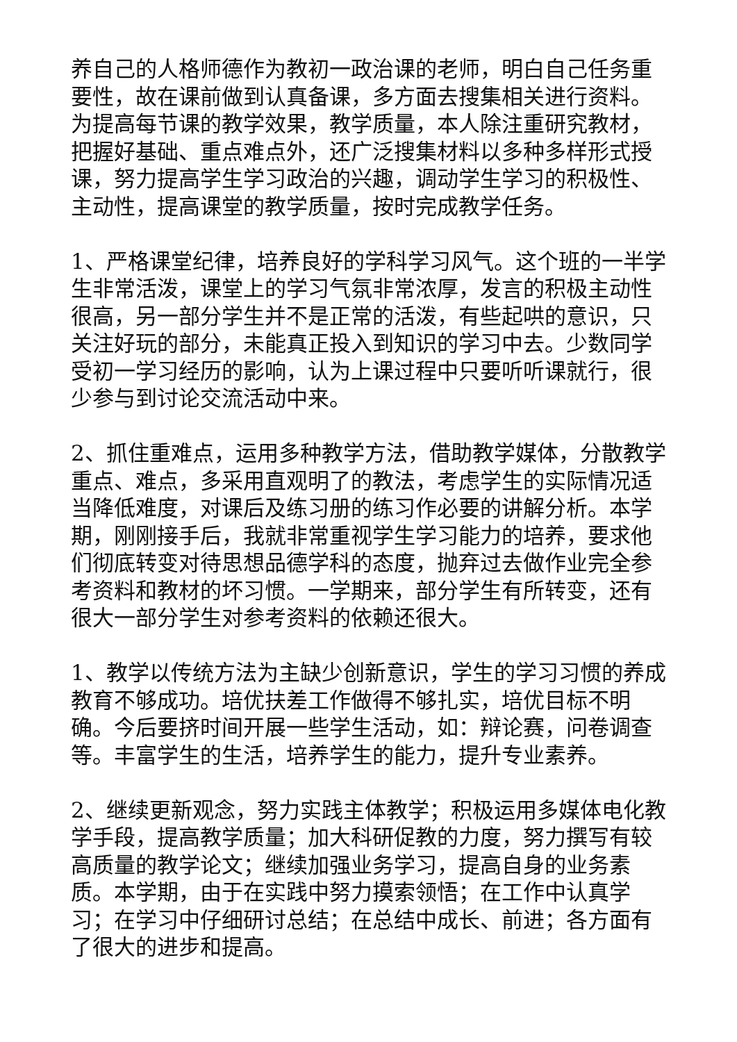养自己的人格师德作为教初一政治课的老师，明白自己任务重要性，故在课前做到认真备课，多方面去搜集相关进行资料。为提高每节课的教学效果，教学质量，本人除注重研究教材，把握好基础、重点难点外，还广泛搜集材料以多种多样形式授课，努力提高学生学习政治的兴趣，调动学生学习的积极性、主动性，提高课堂的教学质量，按时完成教学任务。
1、严格课堂纪律，培养良好的学科学习风气。这个班的一半学生非常活泼，课堂上的学习气氛非常浓厚，发言的积极主动性很高，另一部分学生并不是正常的活泼，有些起哄的意识，只关注好玩的部分，未能真正投入到知识的学习中去。少数同学受初一学习经历的影响，认为上课过程中只要听听课就行，很少参与到讨论交流活动中来。
2、抓住重难点，运用多种教学方法，借助教学媒体，分散教学重点、难点，多采用直观明了的教法，考虑学生的实际情况适当降低难度，对课后及练习册的练习作必要的讲解分析。本学期，刚刚接手后，我就非常重视学生学习能力的培养，要求他们彻底转变对待思想品德学科的态度，抛弃过去做作业完全参考资料和教材的坏习惯。一学期来，部分学生有所转变，还有很大一部分学生对参考资料的依赖还很大。
1、教学以传统方法为主缺少创新意识，学生的学习习惯的养成教育不够成功。培优扶差工作做得不够扎实，培优目标不明确。今后要挤时间开展一些学生活动，如：辩论赛，问卷调查等。丰富学生的生活，培养学生的能力，提升专业素养。
2、继续更新观念，努力实践主体教学；积极运用多媒体电化教学手段，提高教学质量；加大科研促教的力度，努力撰写有较高质量的教学论文；继续加强业务学习，提高自身的业务素质。本学期，由于在实践中努力摸索领悟；在工作中认真学习；在学习中仔细研讨总结；在总结中成长、前进；各方面有了很大的进步和提高。